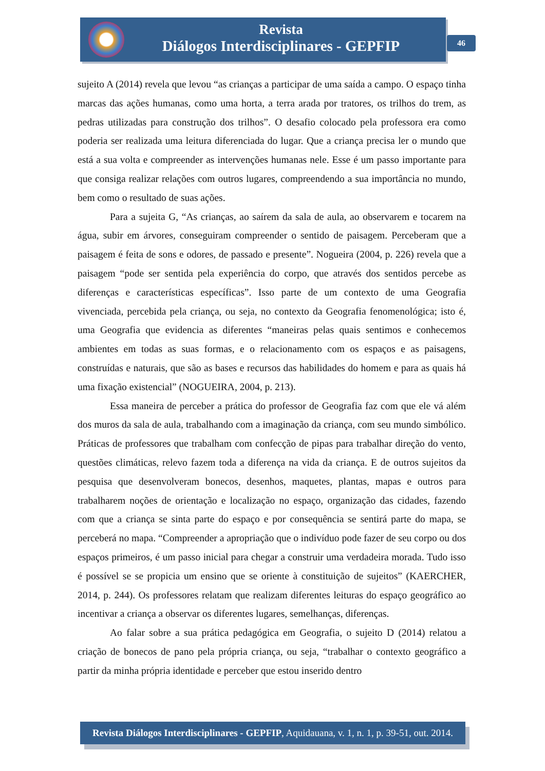Revista
Diálogos Interdisciplinares - GEPFIP
46
sujeito A (2014) revela que levou “as crianças a participar de uma saída a campo. O espaço tinha marcas das ações humanas, como uma horta, a terra arada por tratores, os trilhos do trem, as pedras utilizadas para construção dos trilhos”. O desafio colocado pela professora era como poderia ser realizada uma leitura diferenciada do lugar. Que a criança precisa ler o mundo que está a sua volta e compreender as intervenções humanas nele. Esse é um passo importante para que consiga realizar relações com outros lugares, compreendendo a sua importância no mundo, bem como o resultado de suas ações.
Para a sujeita G, “As crianças, ao saírem da sala de aula, ao observarem e tocarem na água, subir em árvores, conseguiram compreender o sentido de paisagem. Perceberam que a paisagem é feita de sons e odores, de passado e presente”. Nogueira (2004, p. 226) revela que a paisagem “pode ser sentida pela experiência do corpo, que através dos sentidos percebe as diferenças e características específicas”. Isso parte de um contexto de uma Geografia vivenciada, percebida pela criança, ou seja, no contexto da Geografia fenomenológica; isto é, uma Geografia que evidencia as diferentes “maneiras pelas quais sentimos e conhecemos ambientes em todas as suas formas, e o relacionamento com os espaços e as paisagens, construídas e naturais, que são as bases e recursos das habilidades do homem e para as quais há uma fixação existencial” (NOGUEIRA, 2004, p. 213).
Essa maneira de perceber a prática do professor de Geografia faz com que ele vá além dos muros da sala de aula, trabalhando com a imaginação da criança, com seu mundo simbólico. Práticas de professores que trabalham com confecção de pipas para trabalhar direção do vento, questões climáticas, relevo fazem toda a diferença na vida da criança. E de outros sujeitos da pesquisa que desenvolveram bonecos, desenhos, maquetes, plantas, mapas e outros para trabalharem noções de orientação e localização no espaço, organização das cidades, fazendo com que a criança se sinta parte do espaço e por consequência se sentirá parte do mapa, se perceberá no mapa. “Compreender a apropriação que o indivíduo pode fazer de seu corpo ou dos espaços primeiros, é um passo inicial para chegar a construir uma verdadeira morada. Tudo isso é possível se se propicia um ensino que se oriente à constituição de sujeitos” (KAERCHER, 2014, p. 244). Os professores relatam que realizam diferentes leituras do espaço geográfico ao incentivar a criança a observar os diferentes lugares, semelhanças, diferenças.
Ao falar sobre a sua prática pedagógica em Geografia, o sujeito D (2014) relatou a criação de bonecos de pano pela própria criança, ou seja, “trabalhar o contexto geográfico a partir da minha própria identidade e perceber que estou inserido dentro
Revista Diálogos Interdisciplinares - GEPFIP, Aquidauana, v. 1, n. 1, p. 39-51, out. 2014.